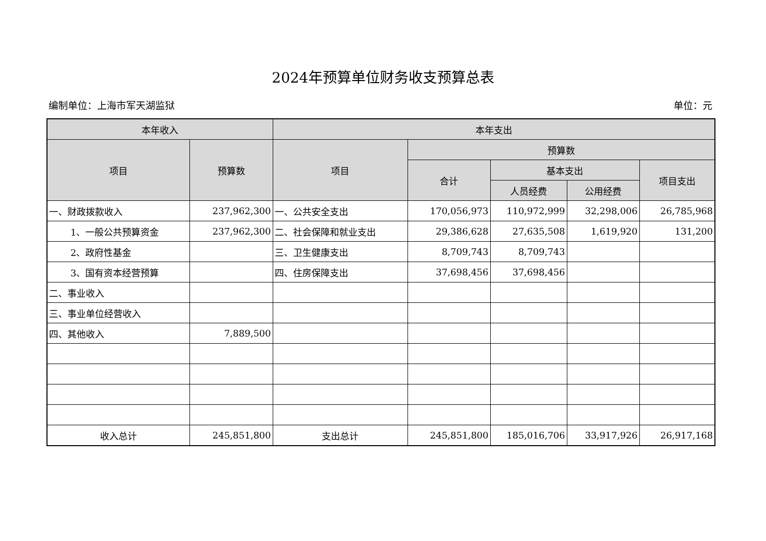2024年预算单位财务收支预算总表
编制单位：上海市军天湖监狱 单位：元
| 本年收入 | | 本年支出 | | | | |
| --- | --- | --- | --- | --- | --- | --- |
| 项目 | 预算数 | 项目 | 预算数 | | | |
| | | | 合计 | 基本支出 | | 项目支出 |
| | | | | 人员经费 | 公用经费 | |
| 一、财政拨款收入 | 237,962,300 | 一、公共安全支出 | 170,056,973 | 110,972,999 | 32,298,006 | 26,785,968 |
| 1、一般公共预算资金 | 237,962,300 | 二、社会保障和就业支出 | 29,386,628 | 27,635,508 | 1,619,920 | 131,200 |
| 2、政府性基金 | | 三、卫生健康支出 | 8,709,743 | 8,709,743 | | |
| 3、国有资本经营预算 | | 四、住房保障支出 | 37,698,456 | 37,698,456 | | |
| 二、事业收入 | | | | | | |
| 三、事业单位经营收入 | | | | | | |
| 四、其他收入 | 7,889,500 | | | | | |
| 收入总计 | 245,851,800 | 支出总计 | 245,851,800 | 185,016,706 | 33,917,926 | 26,917,168 |